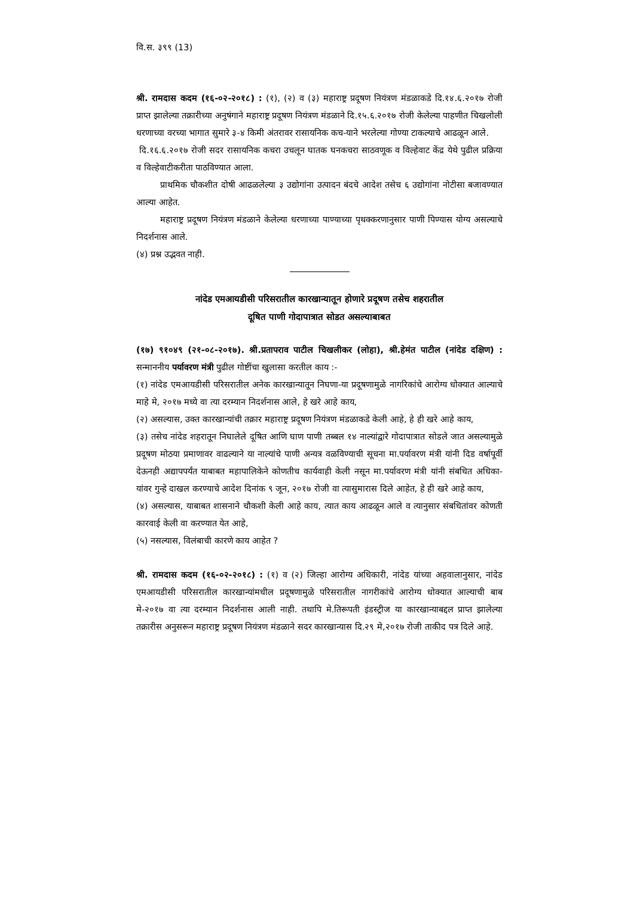वि.स. ३९९ (13)
श्री. रामदास कदम (१६-०२-२०१८) : (१), (२) व (३) महाराष्ट्र प्रदूषण नियंत्रण मंडळाकडे दि.१४.६.२०१७ रोजी प्राप्त झालेल्या तक्रारीच्या अनुषंगाने महाराष्ट्र प्रदूषण नियंत्रण मंडळाने दि.१५.६.२०१७ रोजी केलेल्या पाहणीत चिखलोली धरणाच्या वरच्या भागात सुमारे ३-४ किमी अंतरावर रासायनिक कच-याने भरलेल्या गोण्या टाकल्याचे आढळून आले.
दि.१६.६.२०१७ रोजी सदर रासायनिक कचरा उचलून घातक घनकचरा साठवणूक व विल्हेवाट केंद्र येथे पुढील प्रक्रिया व विल्हेवाटीकरीता पाठविण्यात आला.
प्राथमिक चौकशीत दोषी आढळलेल्या ३ उद्योगांना उत्पादन बंदचे आदेश तसेच ६ उद्योगांना नोटीसा बजावण्यात आल्या आहेत.
महाराष्ट्र प्रदूषण नियंत्रण मंडळाने केलेल्या धरणाच्या पाण्याच्या पृथक्करणानुसार पाणी पिण्यास योग्य असल्याचे निदर्शनास आले.
(४) प्रश्न उद्भवत नाही.
नांदेड एमआयडीसी परिसरातील कारखान्यातून होणारे प्रदूषण तसेच शहरातील
दूषित पाणी गोदापात्रात सोडत असल्याबाबत
(१७) ९१०४९ (२१-०८-२०१७). श्री.प्रतापराव पाटील चिखलीकर (लोहा), श्री.हेमंत पाटील (नांदेड दक्षिण) : सन्माननीय पर्यावरण मंत्री पुढील गोष्टींचा खुलासा करतील काय :-
(१) नांदेड एमआयडीसी परिसरातील अनेक कारखान्यातून निघणा-या प्रदूषणामुळे नागरिकांचे आरोग्य धोक्यात आल्याचे माहे मे, २०१७ मध्ये वा त्या दरम्यान निदर्शनास आले, हे खरे आहे काय,
(२) असल्यास, उक्त कारखान्यांची तक्रार महाराष्ट्र प्रदूषण नियंत्रण मंडळाकडे केली आहे, हे ही खरे आहे काय,
(३) तसेच नांदेड शहरातून निघालेले दूषित आणि घाण पाणी तब्बल १४ नाल्यांद्वारे गोदापात्रात सोडले जात असल्यामुळे प्रदूषण मोठया प्रमाणावर वाढल्याने या नाल्यांचे पाणी अन्यत्र वळविण्याची सूचना मा.पर्यावरण मंत्री यांनी दिड वर्षापूर्वी देऊनही अद्यापपर्यंत याबाबत महापालिकेने कोणतीच कार्यवाही केली नसून मा.पर्यावरण मंत्री यांनी संबधित अधिका-यांवर गुन्हे दाखल करण्याचे आदेश दिनांक ९ जून, २०१७ रोजी वा त्यासुमारास दिले आहेत, हे ही खरे आहे काय,
(४) असल्यास, याबाबत शासनाने चौकशी केली आहे काय, त्यात काय आढळून आले व त्यानुसार संबधितांवर कोणती कारवाई केली वा करण्यात येत आहे,
(५) नसल्यास, विलंबाची कारणे काय आहेत ?
श्री. रामदास कदम (१६-०२-२०१८) : (१) व (२) जिल्हा आरोग्य अधिकारी, नांदेड यांच्या अहवालानुसार, नांदेड एमआयडीसी परिसरातील कारखान्यांमधील प्रदूषणामुळे परिसरातील नागरीकांचे आरोग्य धोक्यात आल्याची बाब मे-२०१७ वा त्या दरम्यान निदर्शनास आली नाही. तथापि मे.तिरूपती इंडस्ट्रीज या कारखान्याबद्दल प्राप्त झालेल्या तक्रारीस अनुसरून महाराष्ट्र प्रदूषण नियंत्रण मंडळाने सदर कारखान्यास दि.२९ मे,२०१७ रोजी ताकीद पत्र दिले आहे.